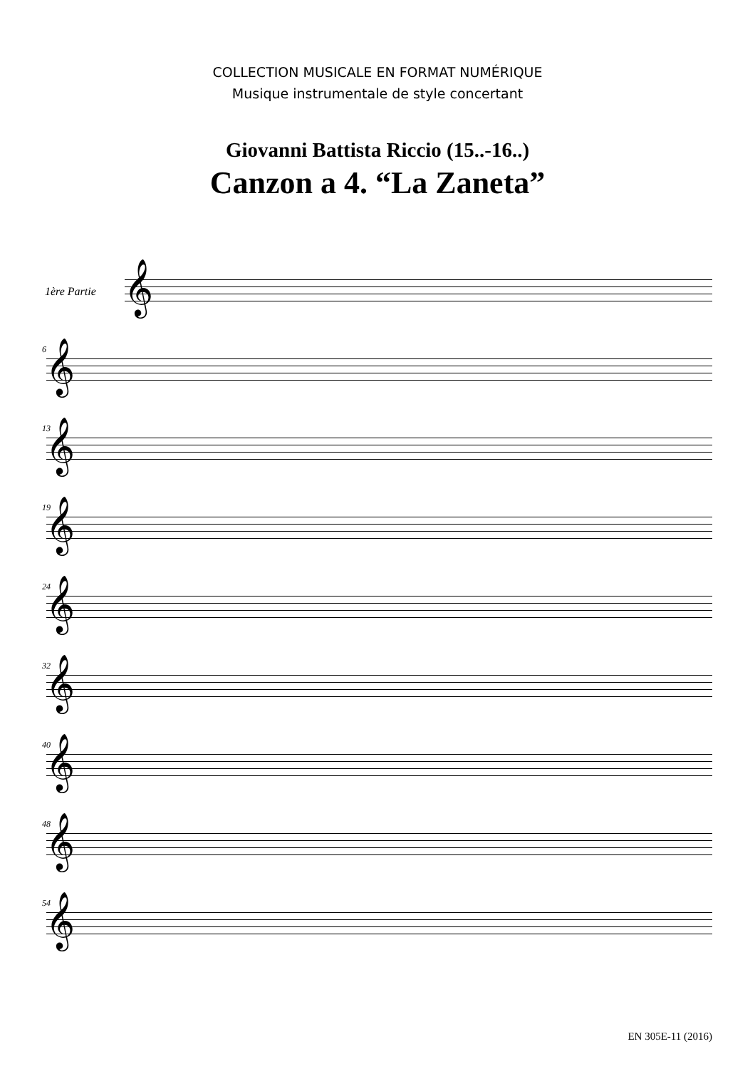COLLECTION MUSICALE EN FORMAT NUMÉRIQUE
Musique instrumentale de style concertant
Giovanni Battista Riccio (15..-16..)
Canzon a 4. “La Zaneta”
1ère Partie 𝄞
6
𝄞
13
𝄞
19
𝄞
24
𝄞
32
𝄞
40
𝄞
48
𝄞
54
𝄞
EN 305E-11 (2016)